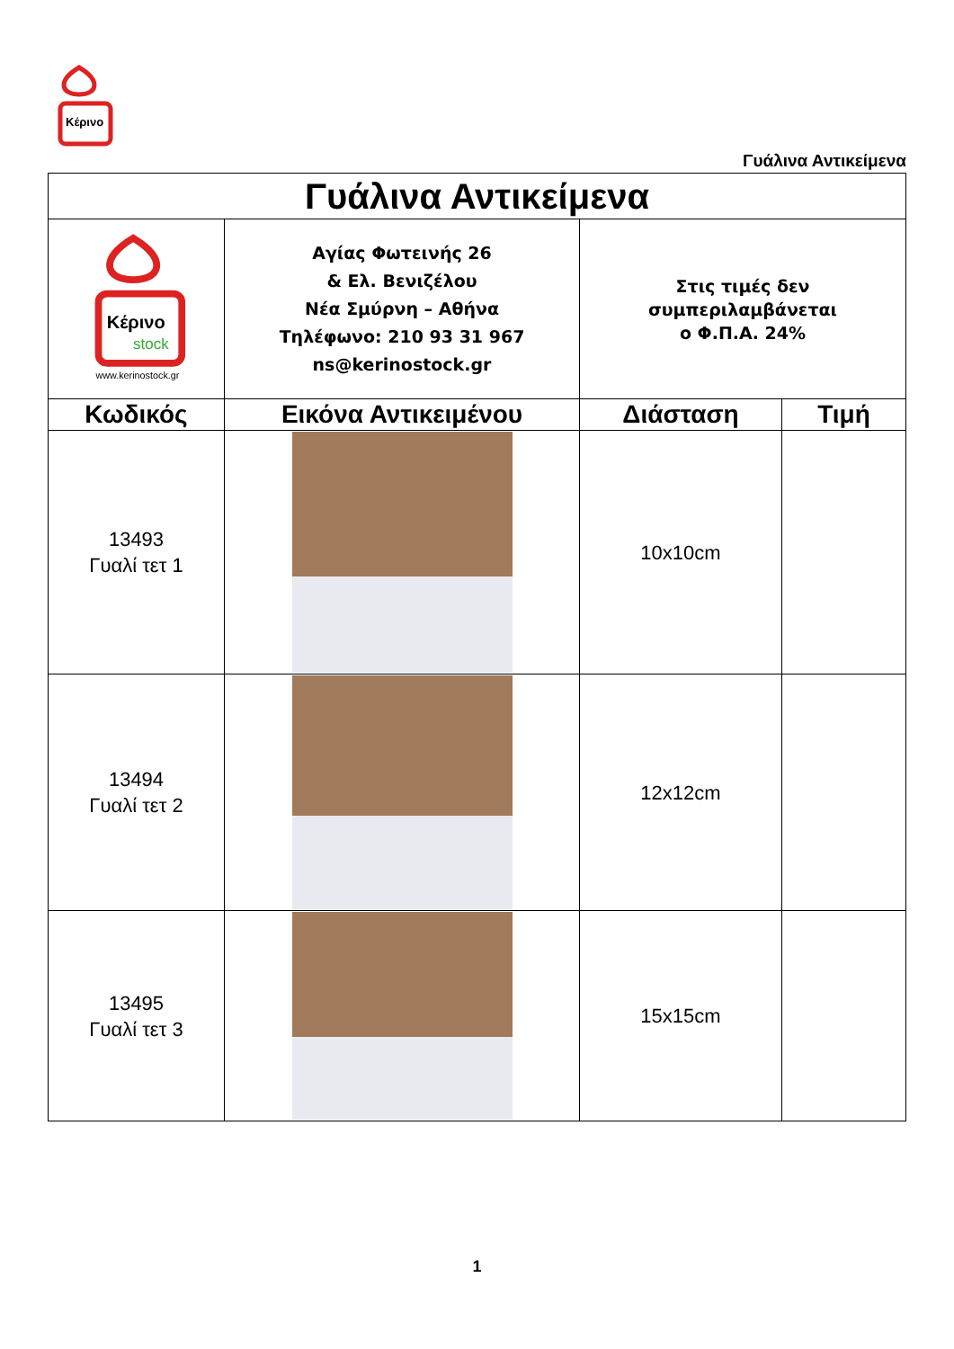Κέρινο
Γυάλινα Αντικείμενα
| Γυάλινα Αντικείμενα | | | |
| Κέρινο stock www.kerinostock.gr | Αγίας Φωτεινής 26 & Ελ. Βενιζέλου Νέα Σμύρνη – Αθήνα Τηλέφωνο: 210 93 31 967 ns@kerinostock.gr | Στις τιμές δεν συμπεριλαμβάνεται ο Φ.Π.Α. 24% | |
| Κωδικός | Εικόνα Αντικειμένου | Διάσταση | Τιμή |
| 13493 Γυαλί τετ 1 | | 10x10cm | |
| 13494 Γυαλί τετ 2 | | 12x12cm | |
| 13495 Γυαλί τετ 3 | | 15x15cm | |
1